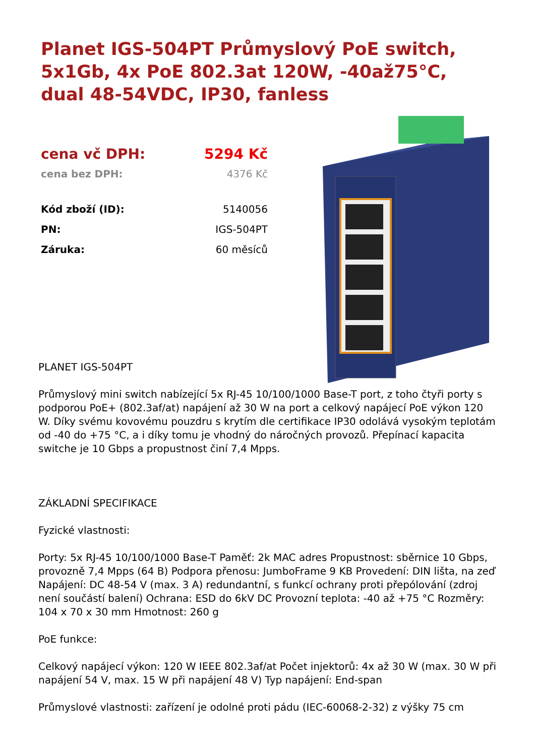Planet IGS-504PT Průmyslový PoE switch, 5x1Gb, 4x PoE 802.3at 120W, -40až75°C, dual 48-54VDC, IP30, fanless
| cena vč DPH: | 5294 Kč |
| cena bez DPH: | 4376 Kč |
| Kód zboží (ID): | 5140056 |
| PN: | IGS-504PT |
| Záruka: | 60 měsíců |
PLANET IGS-504PT
Průmyslový mini switch nabízející 5x RJ-45 10/100/1000 Base-T port, z toho čtyři porty s podporou PoE+ (802.3af/at) napájení až 30 W na port a celkový napájecí PoE výkon 120 W. Díky svému kovovému pouzdru s krytím dle certifikace IP30 odolává vysokým teplotám od -40 do +75 °C, a i díky tomu je vhodný do náročných provozů. Přepínací kapacita switche je 10 Gbps a propustnost činí 7,4 Mpps.
ZÁKLADNÍ SPECIFIKACE
Fyzické vlastnosti:
Porty: 5x RJ-45 10/100/1000 Base-T Paměť: 2k MAC adres Propustnost: sběrnice 10 Gbps, provozně 7,4 Mpps (64 B) Podpora přenosu: JumboFrame 9 KB Provedení: DIN lišta, na zeď Napájení: DC 48-54 V (max. 3 A) redundantní, s funkcí ochrany proti přepólování (zdroj není součástí balení) Ochrana: ESD do 6kV DC Provozní teplota: -40 až +75 °C Rozměry: 104 x 70 x 30 mm Hmotnost: 260 g
PoE funkce:
Celkový napájecí výkon: 120 W IEEE 802.3af/at Počet injektorů: 4x až 30 W (max. 30 W při napájení 54 V, max. 15 W při napájení 48 V) Typ napájení: End-span
Průmyslové vlastnosti: zařízení je odolné proti pádu (IEC-60068-2-32) z výšky 75 cm